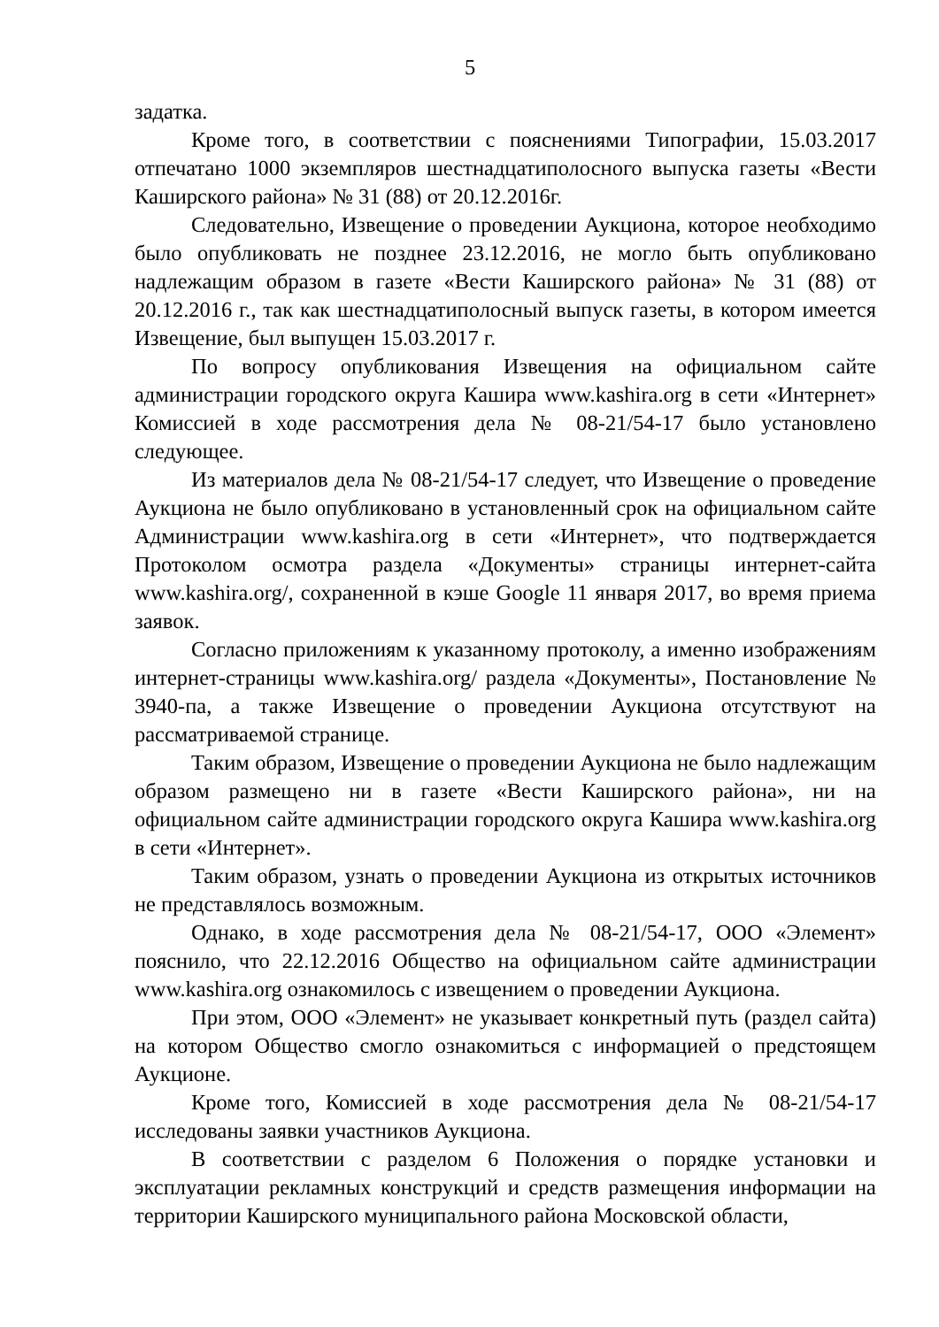5
задатка.
Кроме того, в соответствии с пояснениями Типографии, 15.03.2017 отпечатано 1000 экземпляров шестнадцатиполосного выпуска газеты «Вести Каширского района» № 31 (88) от 20.12.2016г.
Следовательно, Извещение о проведении Аукциона, которое необходимо было опубликовать не позднее 23.12.2016, не могло быть опубликовано надлежащим образом в газете «Вести Каширского района» № 31 (88) от 20.12.2016 г., так как шестнадцатиполосный выпуск газеты, в котором имеется Извещение, был выпущен 15.03.2017 г.
По вопросу опубликования Извещения на официальном сайте администрации городского округа Кашира www.kashira.org в сети «Интернет» Комиссией в ходе рассмотрения дела № 08-21/54-17 было установлено следующее.
Из материалов дела № 08-21/54-17 следует, что Извещение о проведение Аукциона не было опубликовано в установленный срок на официальном сайте Администрации www.kashira.org в сети «Интернет», что подтверждается Протоколом осмотра раздела «Документы» страницы интернет-сайта www.kashira.org/, сохраненной в кэше Google 11 января 2017, во время приема заявок.
Согласно приложениям к указанному протоколу, а именно изображениям интернет-страницы www.kashira.org/ раздела «Документы», Постановление № 3940-па, а также Извещение о проведении Аукциона отсутствуют на рассматриваемой странице.
Таким образом, Извещение о проведении Аукциона не было надлежащим образом размещено ни в газете «Вести Каширского района», ни на официальном сайте администрации городского округа Кашира www.kashira.org в сети «Интернет».
Таким образом, узнать о проведении Аукциона из открытых источников не представлялось возможным.
Однако, в ходе рассмотрения дела № 08-21/54-17, ООО «Элемент» пояснило, что 22.12.2016 Общество на официальном сайте администрации www.kashira.org ознакомилось с извещением о проведении Аукциона.
При этом, ООО «Элемент» не указывает конкретный путь (раздел сайта) на котором Общество смогло ознакомиться с информацией о предстоящем Аукционе.
Кроме того, Комиссией в ходе рассмотрения дела № 08-21/54-17 исследованы заявки участников Аукциона.
В соответствии с разделом 6 Положения о порядке установки и эксплуатации рекламных конструкций и средств размещения информации на территории Каширского муниципального района Московской области,